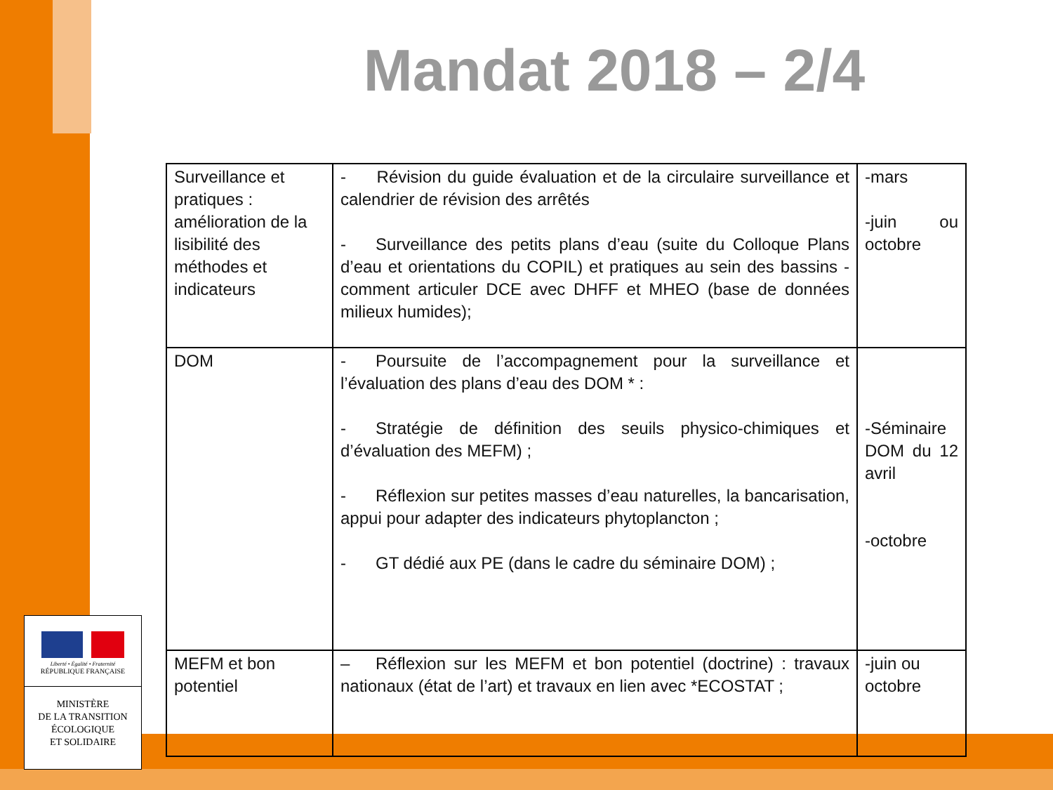Mandat 2018 – 2/4
| Surveillance et pratiques : amélioration de la lisibilité des méthodes et indicateurs | - Révision du guide évaluation et de la circulaire surveillance et calendrier de révision des arrêtés - Surveillance des petits plans d’eau (suite du Colloque Plans d’eau et orientations du COPIL) et pratiques au sein des bassins - comment articuler DCE avec DHFF et MHEO (base de données milieux humides); | -mars -juin ou octobre |
| DOM | - Poursuite de l’accompagnement pour la surveillance et l’évaluation des plans d’eau des DOM * : - Stratégie de définition des seuils physico-chimiques et d’évaluation des MEFM) ; - Réflexion sur petites masses d’eau naturelles, la bancarisation, appui pour adapter des indicateurs phytoplancton ; - GT dédié aux PE (dans le cadre du séminaire DOM) ; | -Séminaire DOM du 12 avril -octobre |
| MEFM et bon potentiel | – Réflexion sur les MEFM et bon potentiel (doctrine) : travaux nationaux (état de l’art) et travaux en lien avec *ECOSTAT ; | -juin ou octobre |
Liberté • Égalité • Fraternité
RÉPUBLIQUE FRANÇAISE
MINISTÈRE
DE LA TRANSITION
ÉCOLOGIQUE
ET SOLIDAIRE